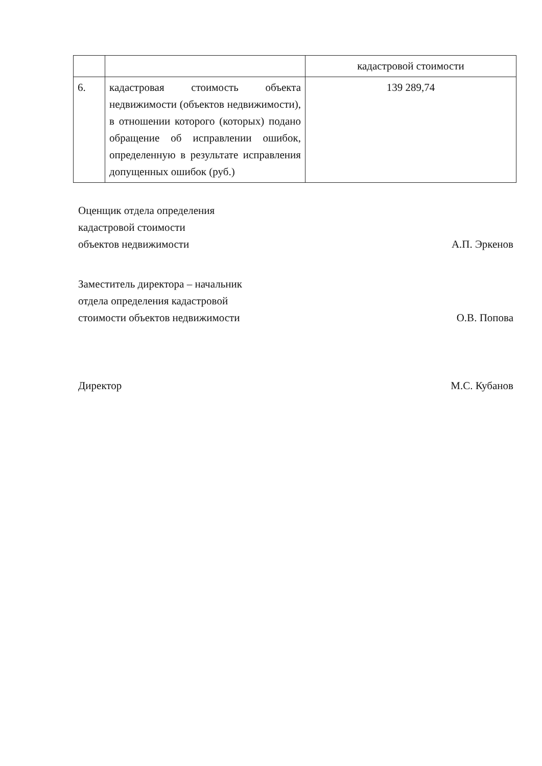| | | кадастровой стоимости |
| 6. | кадастровая стоимость объекта недвижимости (объектов недвижимости), в отношении которого (которых) подано обращение об исправлении ошибок, определенную в результате исправления допущенных ошибок (руб.) | 139 289,74 |
Оценщик отдела определения
кадастровой стоимости
объектов недвижимости
А.П. Эркенов
Заместитель директора – начальник
отдела определения кадастровой
стоимости объектов недвижимости
О.В. Попова
Директор
М.С. Кубанов